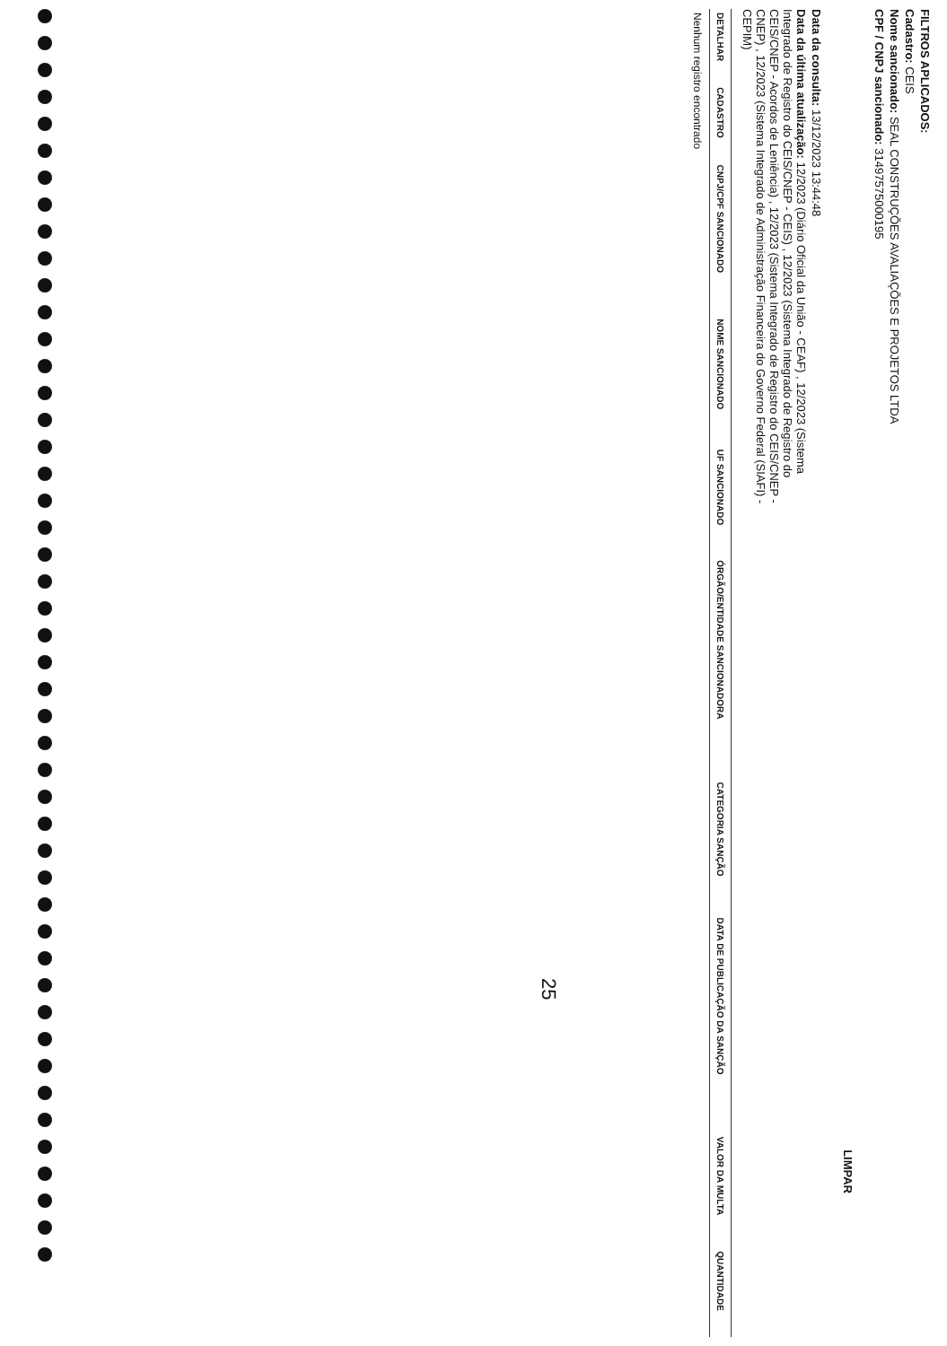FILTROS APLICADOS:
Cadastro: CEIS
Nome sancionado: SEAL CONSTRUÇÕES AVALIAÇÕES E PROJETOS LTDA
CPF / CNPJ sancionado: 31497575000195
LIMPAR
Data da consulta: 13/12/2023 13:44:48
Data da última atualização: 12/2023 (Diário Oficial da União - CEAF) , 12/2023 (Sistema Integrado de Registro do CEIS/CNEP - CEIS) , 12/2023 (Sistema Integrado de Registro do CEIS/CNEP - Acordos de Leniência) , 12/2023 (Sistema Integrado de Registro do CEIS/CNEP - CNEP) , 12/2023 (Sistema Integrado de Administração Financeira do Governo Federal (SIAFI) - CEPIM)
| DETALHAR | CADASTRO | CNPJ/CPF SANCIONADO | NOME SANCIONADO | UF SANCIONADO | ÓRGÃO/ENTIDADE SANCIONADORA | CATEGORIA SANÇÃO | DATA DE PUBLICAÇÃO DA SANÇÃO | VALOR DA MULTA | QUANTIDADE |
| --- | --- | --- | --- | --- | --- | --- | --- | --- | --- |
| Nenhum registro encontrado | | | | | | | | | |
25